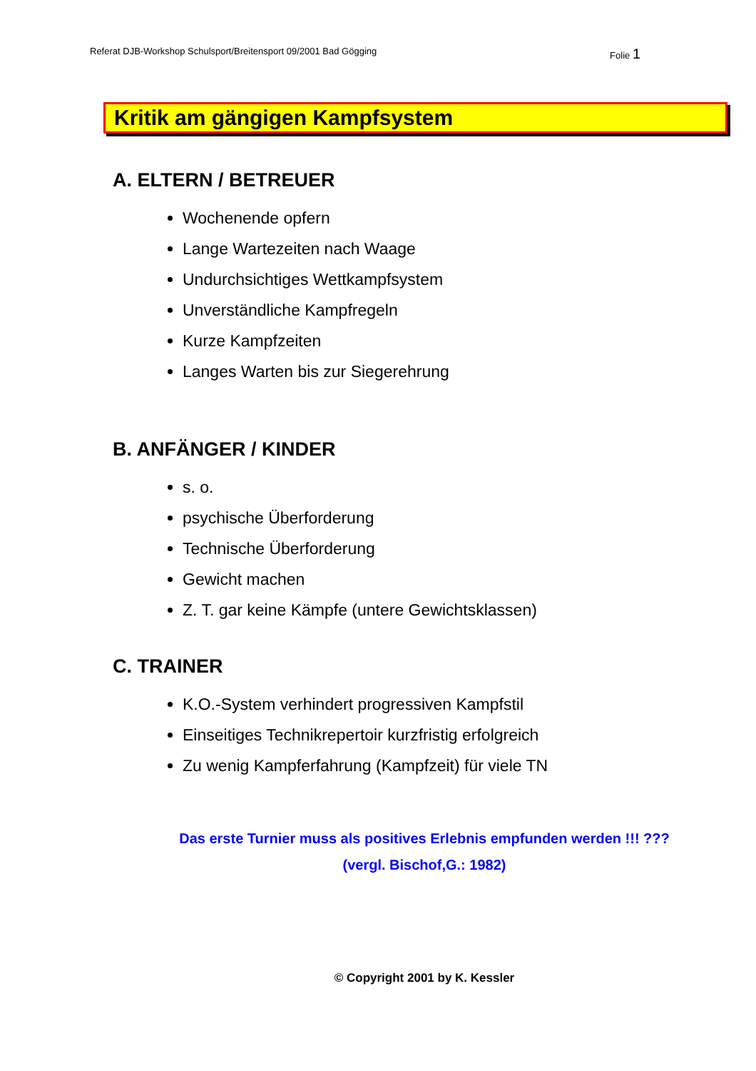Referat DJB-Workshop Schulsport/Breitensport 09/2001 Bad Gögging Folie 1
Kritik am gängigen Kampfsystem
A. ELTERN / BETREUER
Wochenende opfern
Lange Wartezeiten nach Waage
Undurchsichtiges Wettkampfsystem
Unverständliche Kampfregeln
Kurze Kampfzeiten
Langes Warten bis zur Siegerehrung
B. ANFÄNGER / KINDER
s. o.
psychische Überforderung
Technische Überforderung
Gewicht machen
Z. T. gar keine Kämpfe (untere Gewichtsklassen)
C. TRAINER
K.O.-System verhindert progressiven Kampfstil
Einseitiges Technikrepertoir kurzfristig erfolgreich
Zu wenig Kampferfahrung (Kampfzeit) für viele TN
Das erste Turnier muss als positives Erlebnis empfunden werden !!! ???
(vergl. Bischof,G.: 1982)
© Copyright 2001 by K. Kessler